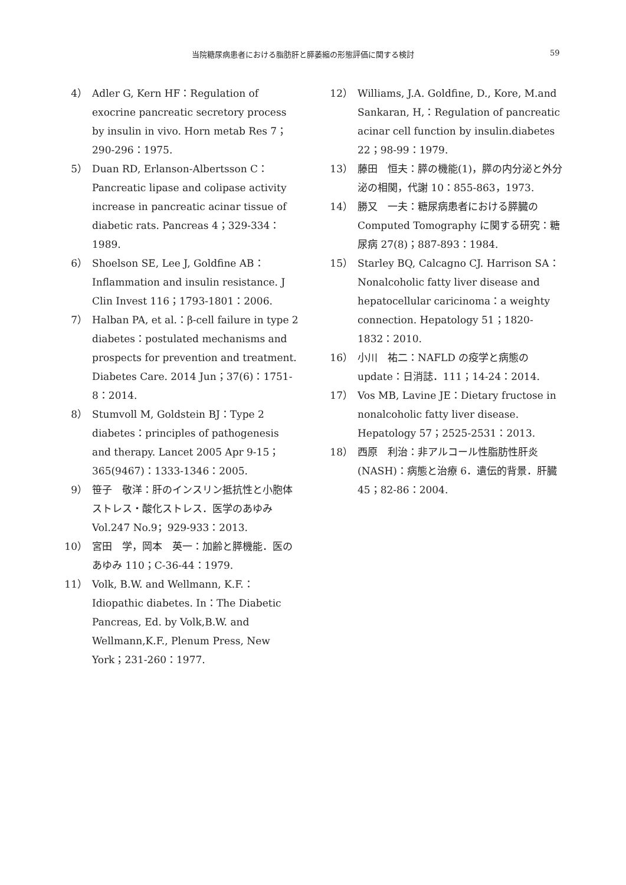当院糖尿病患者における脂肪肝と膵萎縮の形態評価に関する検討 59
4） Adler G, Kern HF：Regulation of exocrine pancreatic secretory process by insulin in vivo. Horn metab Res 7；290-296：1975.
5） Duan RD, Erlanson-Albertsson C：Pancreatic lipase and colipase activity increase in pancreatic acinar tissue of diabetic rats. Pancreas 4；329-334：1989.
6） Shoelson SE, Lee J, Goldfine AB：Inflammation and insulin resistance. J Clin Invest 116；1793-1801：2006.
7） Halban PA, et al.：β-cell failure in type 2 diabetes：postulated mechanisms and prospects for prevention and treatment. Diabetes Care. 2014 Jun；37(6)：1751-8：2014.
8） Stumvoll M, Goldstein BJ：Type 2 diabetes：principles of pathogenesis and therapy. Lancet 2005 Apr 9-15；365(9467)：1333-1346：2005.
9） 笹子　敬洋：肝のインスリン抵抗性と小胞体ストレス・酸化ストレス．医学のあゆみ Vol.247 No.9；929-933：2013.
10） 宮田　学，岡本　英一：加齢と膵機能．医のあゆみ 110；C-36-44：1979.
11） Volk, B.W. and Wellmann, K.F.：Idiopathic diabetes. In：The Diabetic Pancreas, Ed. by Volk,B.W. and Wellmann,K.F., Plenum Press, New York；231-260：1977.
12） Williams, J.A. Goldfine, D., Kore, M.and Sankaran, H,：Regulation of pancreatic acinar cell function by insulin.diabetes 22；98-99：1979.
13） 藤田　恒夫：膵の機能(1)，膵の内分泌と外分泌の相関，代謝 10：855-863，1973.
14） 勝又　一夫：糖尿病患者における膵臓の Computed Tomography に関する研究：糖尿病 27(8)；887-893：1984.
15） Starley BQ, Calcagno CJ. Harrison SA：Nonalcoholic fatty liver disease and hepatocellular caricinoma：a weighty connection. Hepatology 51；1820-1832：2010.
16） 小川　祐二：NAFLD の疫学と病態の update：日消誌．111；14-24：2014.
17） Vos MB, Lavine JE：Dietary fructose in nonalcoholic fatty liver disease. Hepatology 57；2525-2531：2013.
18） 西原　利治：非アルコール性脂肪性肝炎(NASH)：病態と治療 6．遺伝的背景．肝臓 45；82-86：2004.